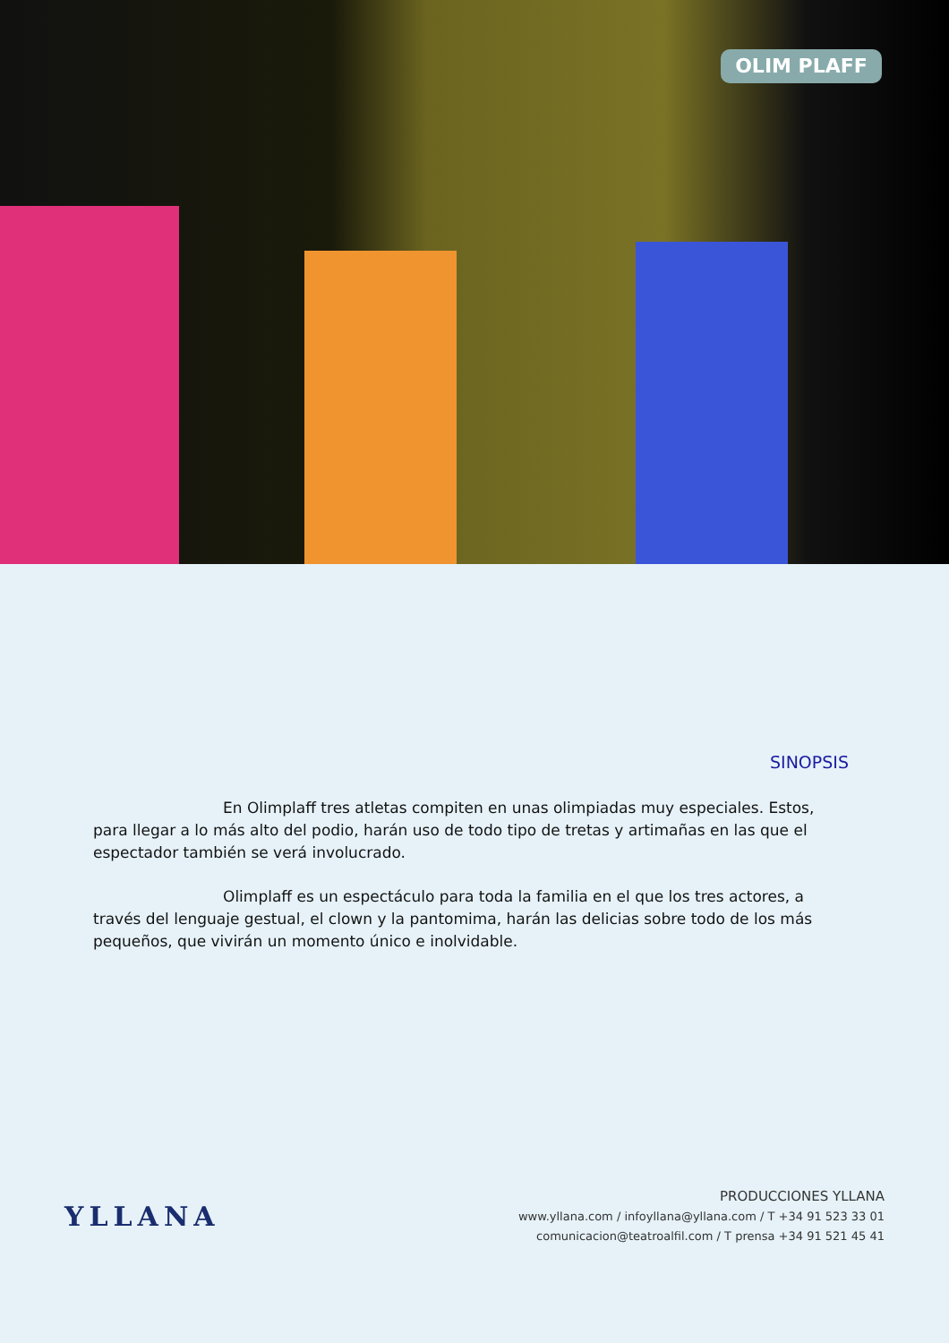OLIM PLAFF
SINOPSIS
En Olimplaff tres atletas compiten en unas olimpiadas muy especiales. Estos, para llegar a lo más alto del podio, harán uso de todo tipo de tretas y artimañas en las que el espectador también se verá involucrado.
Olimplaff es un espectáculo para toda la familia en el que los tres actores, a través del lenguaje gestual, el clown y la pantomima, harán las delicias sobre todo de los más pequeños, que vivirán un momento único e inolvidable.
YLLANA
PRODUCCIONES YLLANA
www.yllana.com / infoyllana@yllana.com / T +34 91 523 33 01
comunicacion@teatroalfil.com / T prensa +34 91 521 45 41